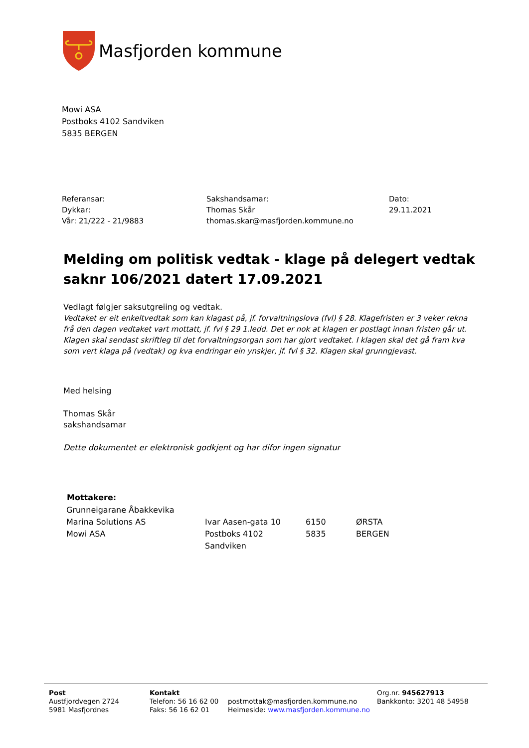Masfjorden kommune
Mowi ASA
Postboks 4102 Sandviken
5835 BERGEN
Referansar:
Dykkar:
Vår: 21/222 - 21/9883
Sakshandsamar:
Thomas Skår
thomas.skar@masfjorden.kommune.no
Dato:
29.11.2021
Melding om politisk vedtak - klage på delegert vedtak saknr 106/2021 datert 17.09.2021
Vedlagt følgjer saksutgreiing og vedtak.
Vedtaket er eit enkeltvedtak som kan klagast på, jf. forvaltningslova (fvl) § 28. Klagefristen er 3 veker rekna frå den dagen vedtaket vart mottatt, jf. fvl § 29 1.ledd. Det er nok at klagen er postlagt innan fristen går ut. Klagen skal sendast skriftleg til det forvaltningsorgan som har gjort vedtaket. I klagen skal det gå fram kva som vert klaga på (vedtak) og kva endringar ein ynskjer, jf. fvl § 32. Klagen skal grunngjevast.
Med helsing
Thomas Skår
sakshandsamar
Dette dokumentet er elektronisk godkjent og har difor ingen signatur
| Mottakere: | | | |
| --- | --- | --- | --- |
| Grunneigarane Åbakkevika | | | |
| Marina Solutions AS | Ivar Aasen-gata 10 | 6150 | ØRSTA |
| Mowi ASA | Postboks 4102 Sandviken | 5835 | BERGEN |
Post
Austfjordvegen 2724
5981 Masfjordnes
Kontakt
Telefon: 56 16 62 00
Faks: 56 16 62 01
postmottak@masfjorden.kommune.no
Heimeside: www.masfjorden.kommune.no
Org.nr. 945627913
Bankkonto: 3201 48 54958